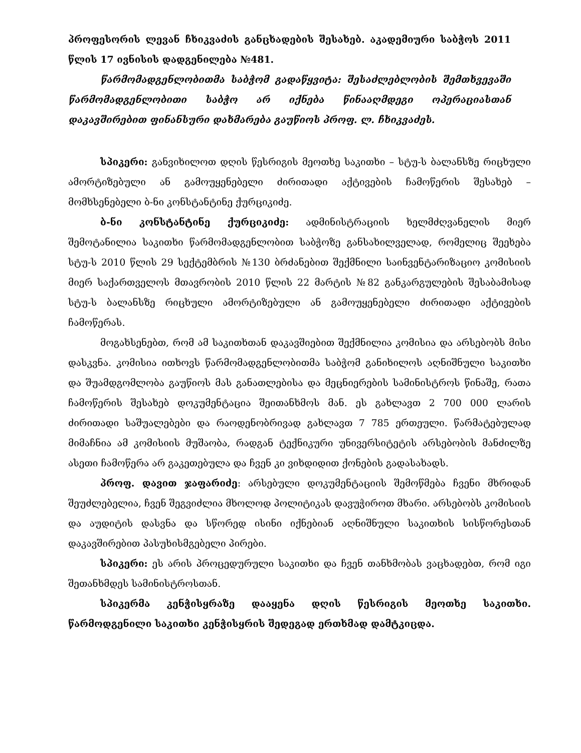პროფესორის ლევან ჩხიკვაძის განცხადების შესახებ. აკადემიური საბჭოს 2011 წლის 17 ივნისის დადგენილება №481.
წარმომადგენლობითმა საბჭომ გადაწყვიტა: შესაძლებლობის შემთხვევაში წარმომადგენლობითი საბჭო არ იქნება წინააღმდეგი ოპერაციასთან დაკავშირებით ფინანსური დახმარება გაუწიოს პროფ. ლ. ჩხიკვაძეს.
სპიკერი: განვიხილოთ დღის წესრიგის მეოთხე საკითხი – სტუ-ს ბალანსზე რიცხული ამორტიზებული ან გამოუყენებელი ძირითადი აქტივების ჩამოწერის შესახებ – მომხსენებელი ბ-ნი კონსტანტინე ქურციკიძე.
ბ-ნი კონსტანტინე ქურციკიძე: ადმინისტრაციის ხელმძღვანელის მიერ შემოტანილია საკითხი წარმომადგენლობით საბჭოზე განსახილველად, რომელიც შეეხება სტუ-ს 2010 წლის 29 სექტემბრის №130 ბრძანებით შექმნილი საინვენტარიზაციო კომისიის მიერ საქართველოს მთავრობის 2010 წლის 22 მარტის №82 განკარგულების შესაბამისად სტუ-ს ბალანსზე რიცხული ამორტიზებული ან გამოუყენებელი ძირითადი აქტივების ჩამოწერას.
მოგახსენებთ, რომ ამ საკითხთან დაკავშიებით შექმნილია კომისია და არსებობს მისი დასკვნა. კომისია ითხოვს წარმომადგენლობითმა საბჭომ განიხილოს აღნიშნული საკითხი და შუამდგომლობა გაუწიოს მას განათლებისა და მეცნიერების სამინისტროს წინაშე, რათა ჩამოწერის შესახებ დოკუმენტაცია შეითანხმოს მან. ეს გახლავთ 2 700 000 ლარის ძირითადი საშუალებები და რაოდენობრივად გახლავთ 7 785 ერთეული. წარმატებულად მიმაჩნია ამ კომისიის მუშაობა, რადგან ტექნიკური უნივერსიტეტის არსებობის მანძილზე ასეთი ჩამოწერა არ გაკეთებულა და ჩვენ კი ვიხდიდით ქონების გადასახადს.
პროფ. დავით ჯაფარიძე: არსებული დოკუმენტაციის შემოწმება ჩვენი მხრიდან შეუძლებელია, ჩვენ შეგვიძლია მხოლოდ პოლიტიკას დავუჭიროთ მხარი. არსებობს კომისიის და აუდიტის დასვნა და სწორედ ისინი იქნებიან აღნიშნული საკითხის სისწორესთან დაკავშირებით პასუხისმგებელი პირები.
სპიკერი: ეს არის პროცედურული საკითხი და ჩვენ თანხმობას ვაცხადებთ, რომ იგი შეთანხმდეს სამინისტროსთან.
სპიკერმა კენჭისყრაზე დააყენა დღის წესრიგის მეოთხე საკითხი. წარმოდგენილი საკითხი კენჭისყრის შედეგად ერთხმად დამტკიცდა.